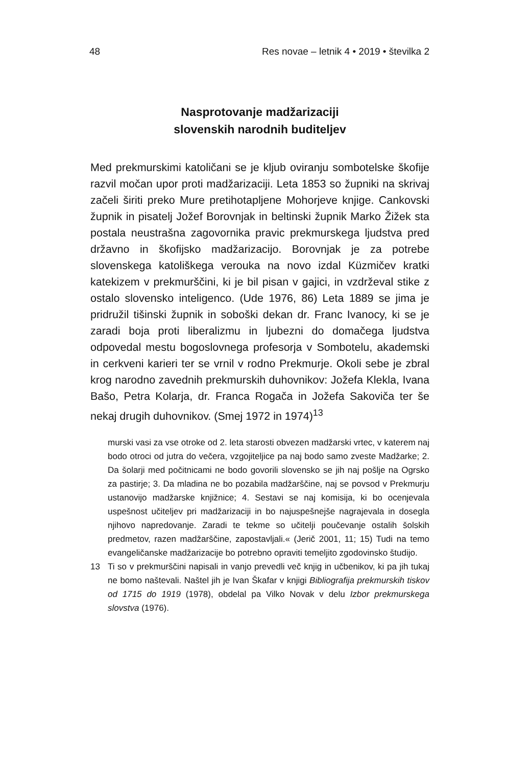48 Res novae – letnik 4 • 2019 • številka 2
Nasprotovanje madžarizaciji
slovenskih narodnih buditeljev
Med prekmurskimi katoličani se je kljub oviranju sombotelske škofije razvil močan upor proti madžarizaciji. Leta 1853 so župniki na skrivaj začeli širiti preko Mure pretihotapljene Mohorjeve knjige. Cankovski župnik in pisatelj Jožef Borovnjak in beltinski župnik Marko Žižek sta postala neustrašna zagovornika pravic prekmurskega ljudstva pred državno in škofijsko madžarizacijo. Borovnjak je za potrebe slovenskega katoliškega verouka na novo izdal Küzmičev kratki katekizem v prekmurščini, ki je bil pisan v gajici, in vzdrževal stike z ostalo slovensko inteligenco. (Ude 1976, 86) Leta 1889 se jima je pridružil tišinski župnik in soboški dekan dr. Franc Ivanocy, ki se je zaradi boja proti liberalizmu in ljubezni do domačega ljudstva odpovedal mestu bogoslovnega profesorja v Sombotelu, akademski in cerkveni karieri ter se vrnil v rodno Prekmurje. Okoli sebe je zbral krog narodno zavednih prekmurskih duhovnikov: Jožefa Klekla, Ivana Bašo, Petra Kolarja, dr. Franca Rogača in Jožefa Sakoviča ter še nekaj drugih duhovnikov. (Smej 1972 in 1974)<sup>13</sup>
murski vasi za vse otroke od 2. leta starosti obvezen madžarski vrtec, v katerem naj bodo otroci od jutra do večera, vzgojiteljice pa naj bodo samo zveste Madžarke; 2. Da šolarji med počitnicami ne bodo govorili slovensko se jih naj pošlje na Ogrsko za pastirje; 3. Da mladina ne bo pozabila madžarščine, naj se povsod v Prekmurju ustanovijo madžarske knjižnice; 4. Sestavi se naj komisija, ki bo ocenjevala uspešnost učiteljev pri madžarizaciji in bo najuspešnejše nagrajevala in dosegla njihovo napredovanje. Zaradi te tekme so učitelji poučevanje ostalih šolskih predmetov, razen madžarščine, zapostavljali.« (Jerič 2001, 11; 15) Tudi na temo evangeličanske madžarizacije bo potrebno opraviti temeljito zgodovinsko študijo.
13 Ti so v prekmurščini napisali in vanjo prevedli več knjig in učbenikov, ki pa jih tukaj ne bomo naštevali. Naštel jih je Ivan Škafar v knjigi Bibliografija prekmurskih tiskov od 1715 do 1919 (1978), obdelal pa Vilko Novak v delu Izbor prekmurskega slovstva (1976).